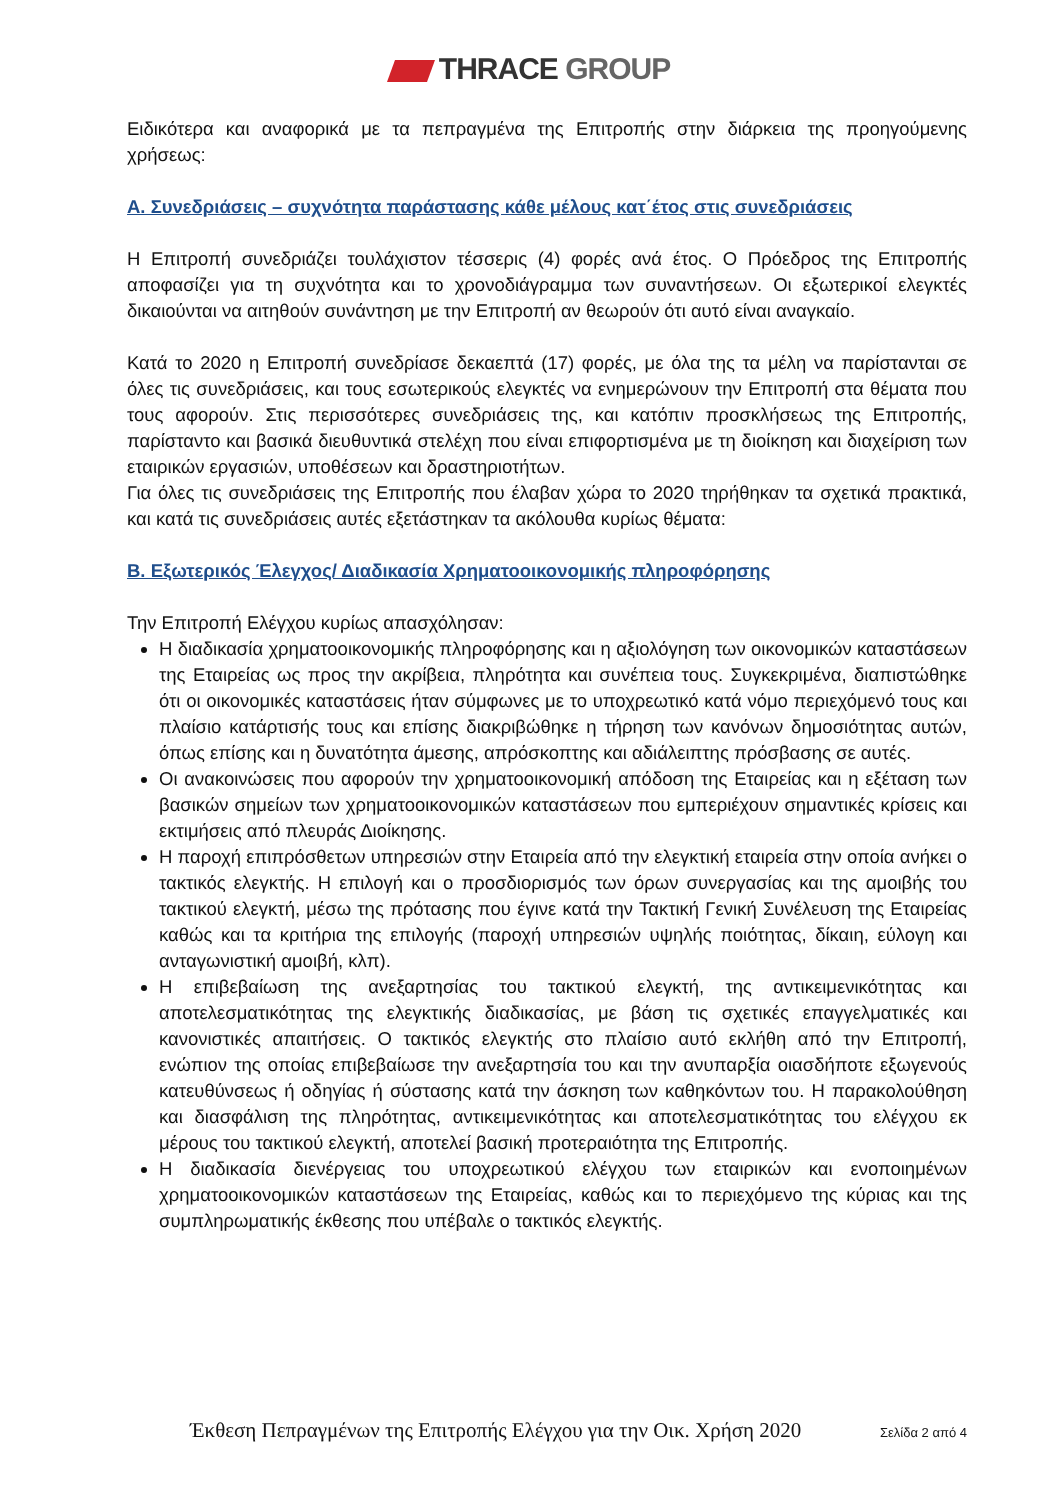THRACE GROUP
Ειδικότερα και αναφορικά με τα πεπραγμένα της Επιτροπής στην διάρκεια της προηγούμενης χρήσεως:
Α. Συνεδριάσεις – συχνότητα παράστασης κάθε μέλους κατ΄έτος στις συνεδριάσεις
Η Επιτροπή συνεδριάζει τουλάχιστον τέσσερις (4) φορές ανά έτος. Ο Πρόεδρος της Επιτροπής αποφασίζει για τη συχνότητα και το χρονοδιάγραμμα των συναντήσεων. Οι εξωτερικοί ελεγκτές δικαιούνται να αιτηθούν συνάντηση με την Επιτροπή αν θεωρούν ότι αυτό είναι αναγκαίο.
Κατά το 2020 η Επιτροπή συνεδρίασε δεκαεπτά (17) φορές, με όλα της τα μέλη να παρίστανται σε όλες τις συνεδριάσεις, και τους εσωτερικούς ελεγκτές να ενημερώνουν την Επιτροπή στα θέματα που τους αφορούν. Στις περισσότερες συνεδριάσεις της, και κατόπιν προσκλήσεως της Επιτροπής, παρίσταντο και βασικά διευθυντικά στελέχη που είναι επιφορτισμένα με τη διοίκηση και διαχείριση των εταιρικών εργασιών, υποθέσεων και δραστηριοτήτων.
Για όλες τις συνεδριάσεις της Επιτροπής που έλαβαν χώρα το 2020 τηρήθηκαν τα σχετικά πρακτικά, και κατά τις συνεδριάσεις αυτές εξετάστηκαν τα ακόλουθα κυρίως θέματα:
Β. Εξωτερικός Έλεγχος/ Διαδικασία Χρηματοοικονομικής πληροφόρησης
Την Επιτροπή Ελέγχου κυρίως απασχόλησαν:
Η διαδικασία χρηματοοικονομικής πληροφόρησης και η αξιολόγηση των οικονομικών καταστάσεων της Εταιρείας ως προς την ακρίβεια, πληρότητα και συνέπεια τους. Συγκεκριμένα, διαπιστώθηκε ότι οι οικονομικές καταστάσεις ήταν σύμφωνες με το υποχρεωτικό κατά νόμο περιεχόμενό τους και πλαίσιο κατάρτισής τους και επίσης διακριβώθηκε η τήρηση των κανόνων δημοσιότητας αυτών, όπως επίσης και η δυνατότητα άμεσης, απρόσκοπτης και αδιάλειπτης πρόσβασης σε αυτές.
Οι ανακοινώσεις που αφορούν την χρηματοοικονομική απόδοση της Εταιρείας και η εξέταση των βασικών σημείων των χρηματοοικονομικών καταστάσεων που εμπεριέχουν σημαντικές κρίσεις και εκτιμήσεις από πλευράς Διοίκησης.
Η παροχή επιπρόσθετων υπηρεσιών στην Εταιρεία από την ελεγκτική εταιρεία στην οποία ανήκει ο τακτικός ελεγκτής. Η επιλογή και ο προσδιορισμός των όρων συνεργασίας και της αμοιβής του τακτικού ελεγκτή, μέσω της πρότασης που έγινε κατά την Τακτική Γενική Συνέλευση της Εταιρείας καθώς και τα κριτήρια της επιλογής (παροχή υπηρεσιών υψηλής ποιότητας, δίκαιη, εύλογη και ανταγωνιστική αμοιβή, κλπ).
Η επιβεβαίωση της ανεξαρτησίας του τακτικού ελεγκτή, της αντικειμενικότητας και αποτελεσματικότητας της ελεγκτικής διαδικασίας, με βάση τις σχετικές επαγγελματικές και κανονιστικές απαιτήσεις. Ο τακτικός ελεγκτής στο πλαίσιο αυτό εκλήθη από την Επιτροπή, ενώπιον της οποίας επιβεβαίωσε την ανεξαρτησία του και την ανυπαρξία οιασδήποτε εξωγενούς κατευθύνσεως ή οδηγίας ή σύστασης κατά την άσκηση των καθηκόντων του. Η παρακολούθηση και διασφάλιση της πληρότητας, αντικειμενικότητας και αποτελεσματικότητας του ελέγχου εκ μέρους του τακτικού ελεγκτή, αποτελεί βασική προτεραιότητα της Επιτροπής.
Η διαδικασία διενέργειας του υποχρεωτικού ελέγχου των εταιρικών και ενοποιημένων χρηματοοικονομικών καταστάσεων της Εταιρείας, καθώς και το περιεχόμενο της κύριας και της συμπληρωματικής έκθεσης που υπέβαλε ο τακτικός ελεγκτής.
Έκθεση Πεπραγμένων της Επιτροπής Ελέγχου για την Οικ. Χρήση 2020 Σελίδα 2 από 4